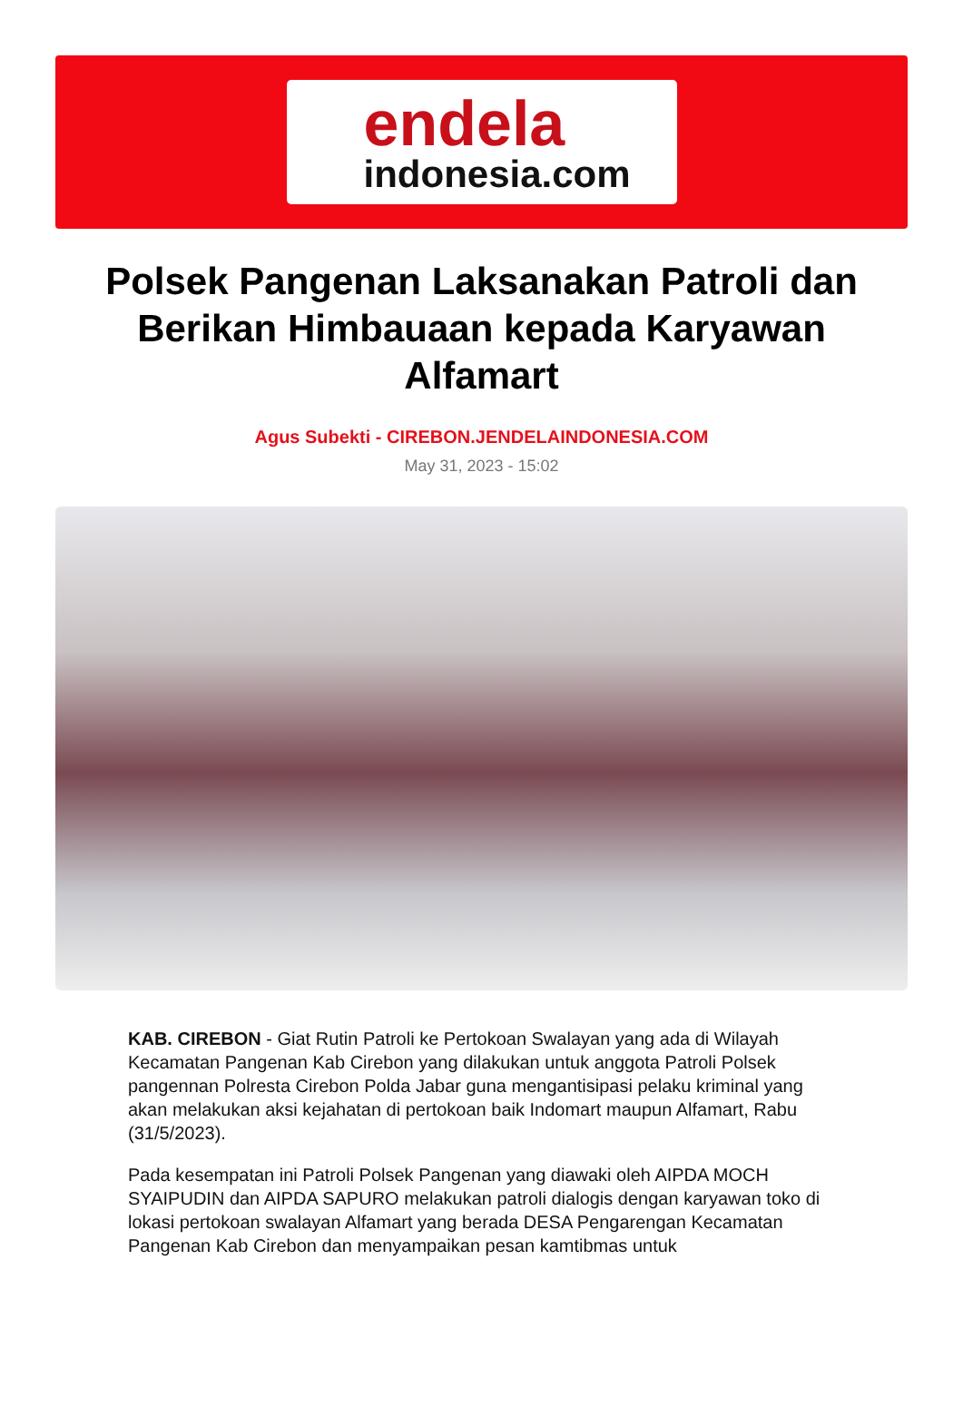endela
indonesia.com
Polsek Pangenan Laksanakan Patroli dan Berikan Himbauaan kepada Karyawan Alfamart
Agus Subekti - CIREBON.JENDELAINDONESIA.COM
May 31, 2023 - 15:02
KAB. CIREBON - Giat Rutin Patroli ke Pertokoan Swalayan yang ada di Wilayah Kecamatan Pangenan Kab Cirebon yang dilakukan untuk anggota Patroli Polsek pangennan Polresta Cirebon Polda Jabar guna mengantisipasi pelaku kriminal yang akan melakukan aksi kejahatan di pertokoan baik Indomart maupun Alfamart, Rabu (31/5/2023).
Pada kesempatan ini Patroli Polsek Pangenan yang diawaki oleh AIPDA MOCH SYAIPUDIN dan AIPDA SAPURO melakukan patroli dialogis dengan karyawan toko di lokasi pertokoan swalayan Alfamart yang berada DESA Pengarengan Kecamatan Pangenan Kab Cirebon dan menyampaikan pesan kamtibmas untuk